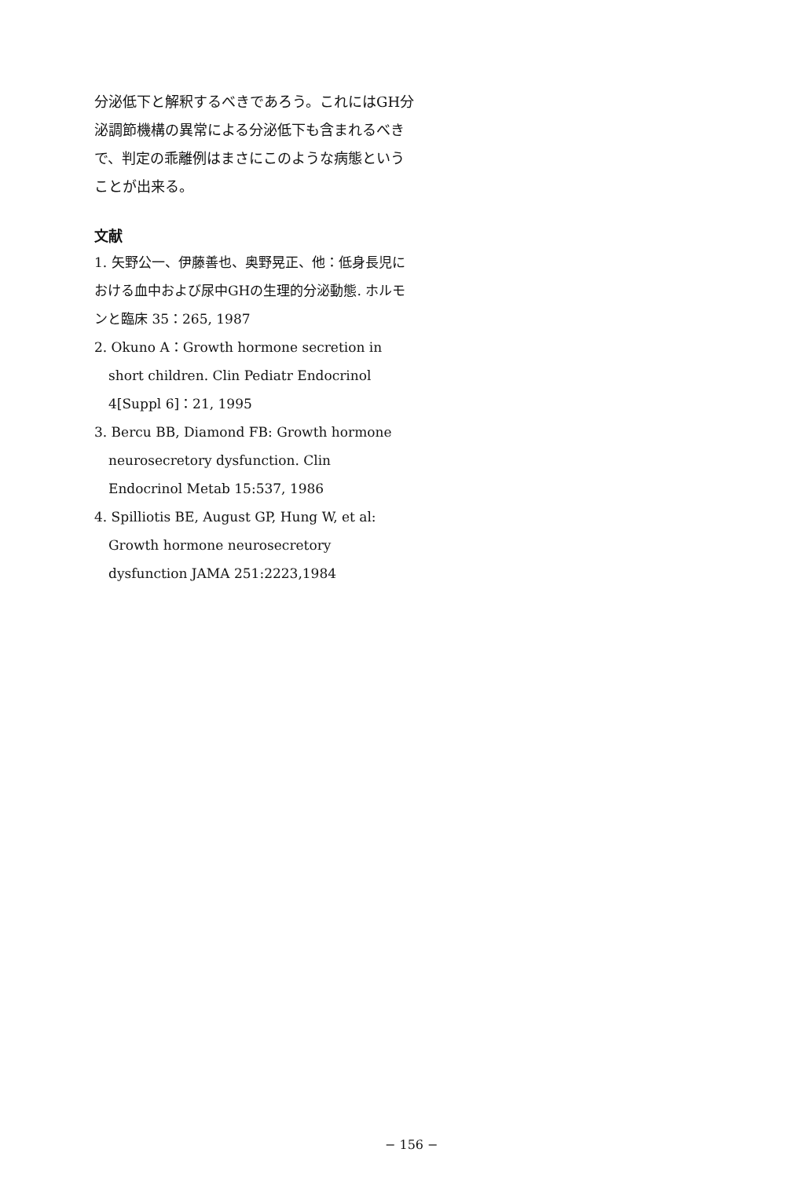分泌低下と解釈するべきであろう。これにはGH分泌調節機構の異常による分泌低下も含まれるべきで、判定の乖離例はまさにこのような病態ということが出来る。
文献
1. 矢野公一、伊藤善也、奥野晃正、他：低身長児における血中および尿中GHの生理的分泌動態. ホルモンと臨床 35：265, 1987
2. Okuno A：Growth hormone secretion in
short children. Clin Pediatr Endocrinol
4[Suppl 6]：21, 1995
3. Bercu BB, Diamond FB: Growth hormone
neurosecretory dysfunction. Clin
Endocrinol Metab 15:537, 1986
4. Spilliotis BE, August GP, Hung W, et al:
Growth hormone neurosecretory
dysfunction JAMA 251:2223,1984
− 156 −